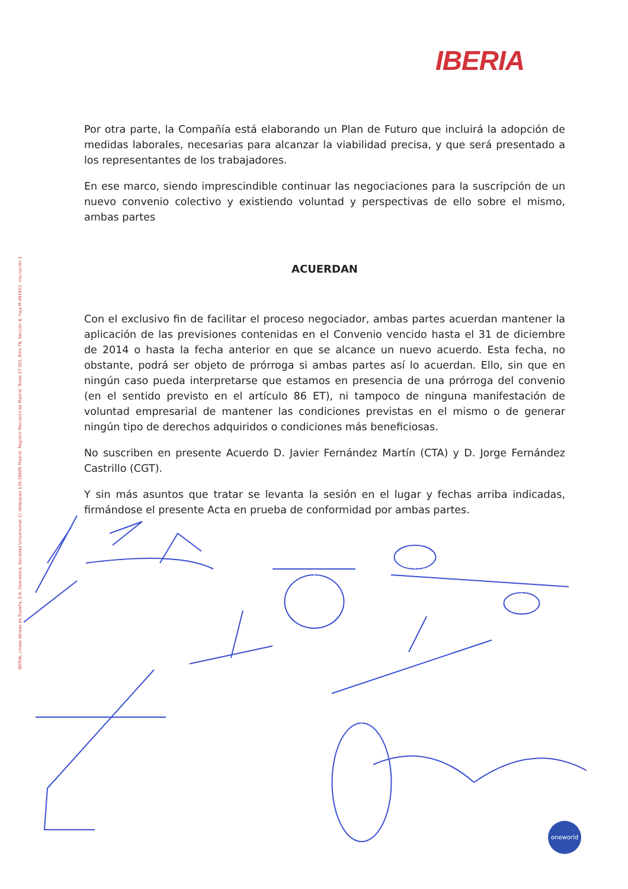IBERIA
IBERIA, Líneas Aéreas de España, S.A. Operadora, Sociedad Unipersonal. C/ Velázquez 130-28006 Madrid. Registro Mercantil de Madrid. Tomo 27.301, folio 78, Sección 8, hoja M-491912, inscripción 1
Por otra parte, la Compañía está elaborando un Plan de Futuro que incluirá la adopción de medidas laborales, necesarias para alcanzar la viabilidad precisa, y que será presentado a los representantes de los trabajadores.
En ese marco, siendo imprescindible continuar las negociaciones para la suscripción de un nuevo convenio colectivo y existiendo voluntad y perspectivas de ello sobre el mismo, ambas partes
ACUERDAN
Con el exclusivo fin de facilitar el proceso negociador, ambas partes acuerdan mantener la aplicación de las previsiones contenidas en el Convenio vencido hasta el 31 de diciembre de 2014 o hasta la fecha anterior en que se alcance un nuevo acuerdo. Esta fecha, no obstante, podrá ser objeto de prórroga si ambas partes así lo acuerdan. Ello, sin que en ningún caso pueda interpretarse que estamos en presencia de una prórroga del convenio (en el sentido previsto en el artículo 86 ET), ni tampoco de ninguna manifestación de voluntad empresarial de mantener las condiciones previstas en el mismo o de generar ningún tipo de derechos adquiridos o condiciones más beneficiosas.
No suscriben en presente Acuerdo D. Javier Fernández Martín (CTA) y D. Jorge Fernández Castrillo (CGT).
Y sin más asuntos que tratar se levanta la sesión en el lugar y fechas arriba indicadas, firmándose el presente Acta en prueba de conformidad por ambas partes.
oneworld